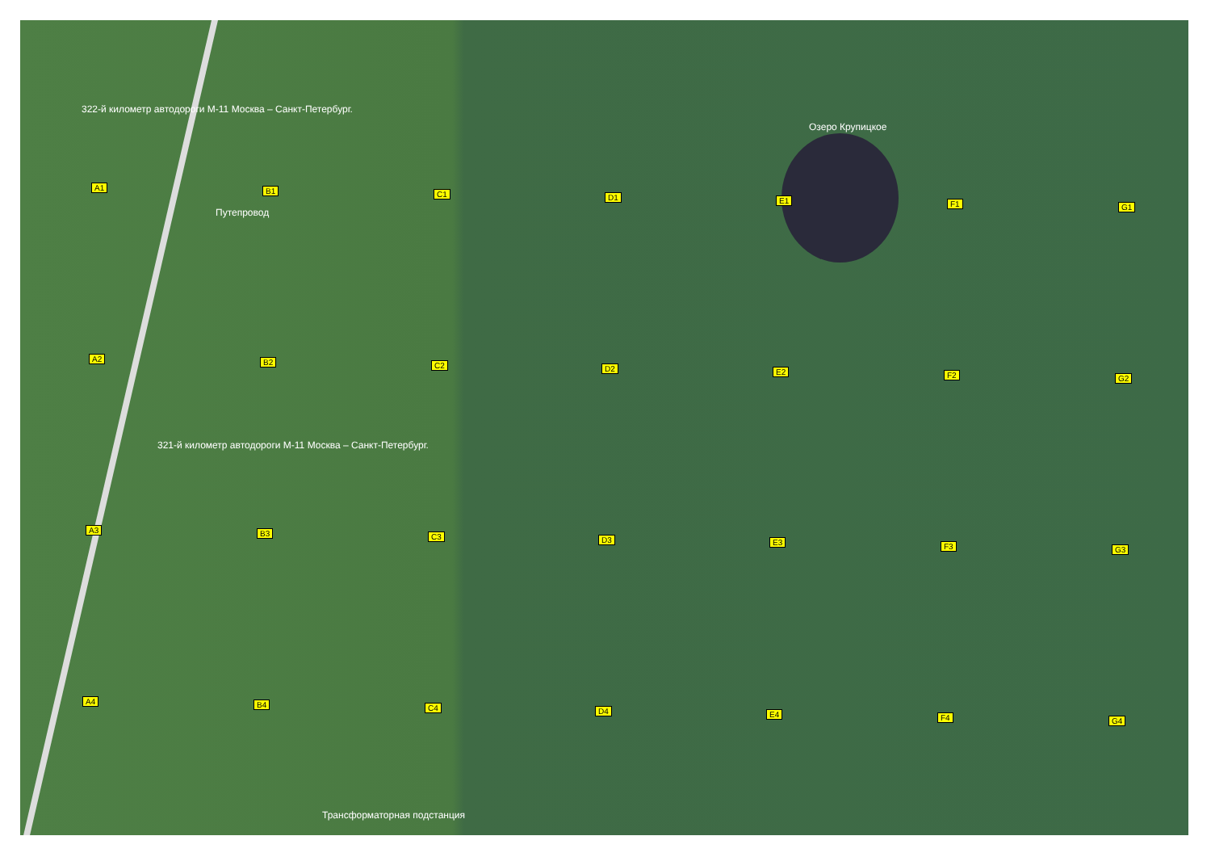322-й километр автодороги М-11 Москва – Санкт-Петербург.
Озеро Крупицкое
Путепровод
321-й километр автодороги М-11 Москва – Санкт-Петербург.
Трансформаторная подстанция
A1 B1 C1 D1 E1 F1 G1
A2 B2 C2 D2 E2 F2 G2
A3 B3 C3 D3 E3 F3 G3
A4 B4 C4 D4 E4 F4 G4